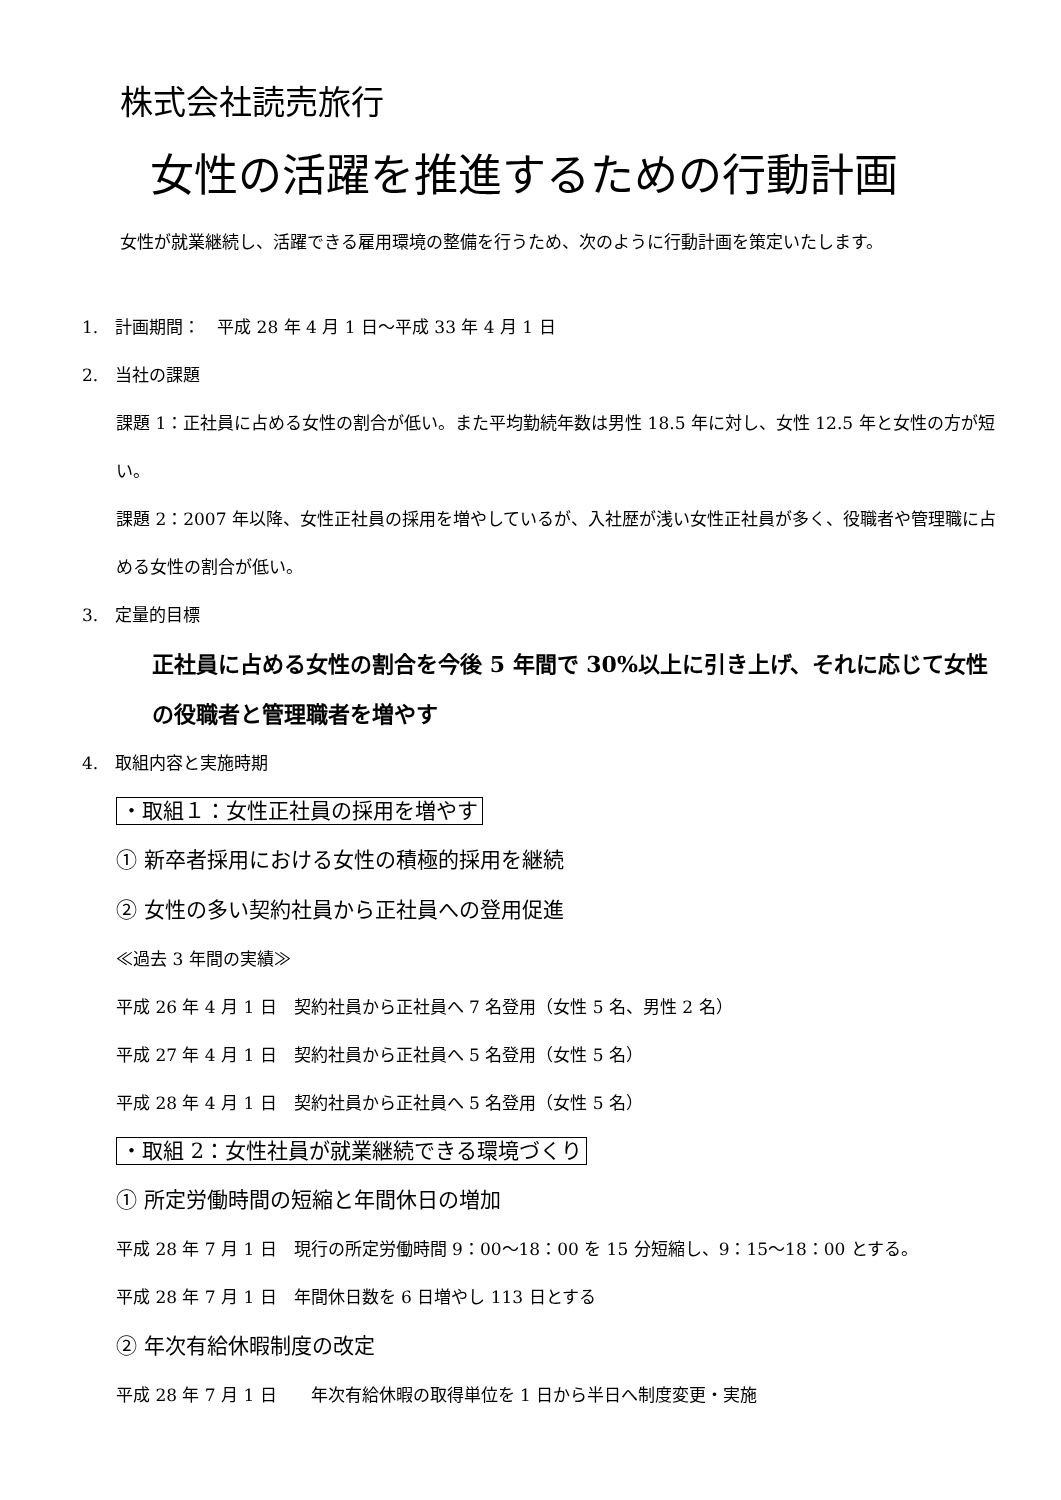株式会社読売旅行
女性の活躍を推進するための行動計画
女性が就業継続し、活躍できる雇用環境の整備を行うため、次のように行動計画を策定いたします。
1.　計画期間：　平成 28 年 4 月 1 日～平成 33 年 4 月 1 日
2.　当社の課題
課題 1：正社員に占める女性の割合が低い。また平均勤続年数は男性 18.5 年に対し、女性 12.5 年と女性の方が短い。
課題 2：2007 年以降、女性正社員の採用を増やしているが、入社歴が浅い女性正社員が多く、役職者や管理職に占める女性の割合が低い。
3.　定量的目標
正社員に占める女性の割合を今後 5 年間で 30%以上に引き上げ、それに応じて女性の役職者と管理職者を増やす
4.　取組内容と実施時期
・取組１：女性正社員の採用を増やす
① 新卒者採用における女性の積極的採用を継続
② 女性の多い契約社員から正社員への登用促進
≪過去 3 年間の実績≫
平成 26 年 4 月 1 日　契約社員から正社員へ 7 名登用（女性 5 名、男性 2 名）
平成 27 年 4 月 1 日　契約社員から正社員へ 5 名登用（女性 5 名）
平成 28 年 4 月 1 日　契約社員から正社員へ 5 名登用（女性 5 名）
・取組 2：女性社員が就業継続できる環境づくり
① 所定労働時間の短縮と年間休日の増加
平成 28 年 7 月 1 日　現行の所定労働時間 9：00～18：00 を 15 分短縮し、9：15～18：00 とする。
平成 28 年 7 月 1 日　年間休日数を 6 日増やし 113 日とする
② 年次有給休暇制度の改定
平成 28 年 7 月 1 日　　年次有給休暇の取得単位を 1 日から半日へ制度変更・実施